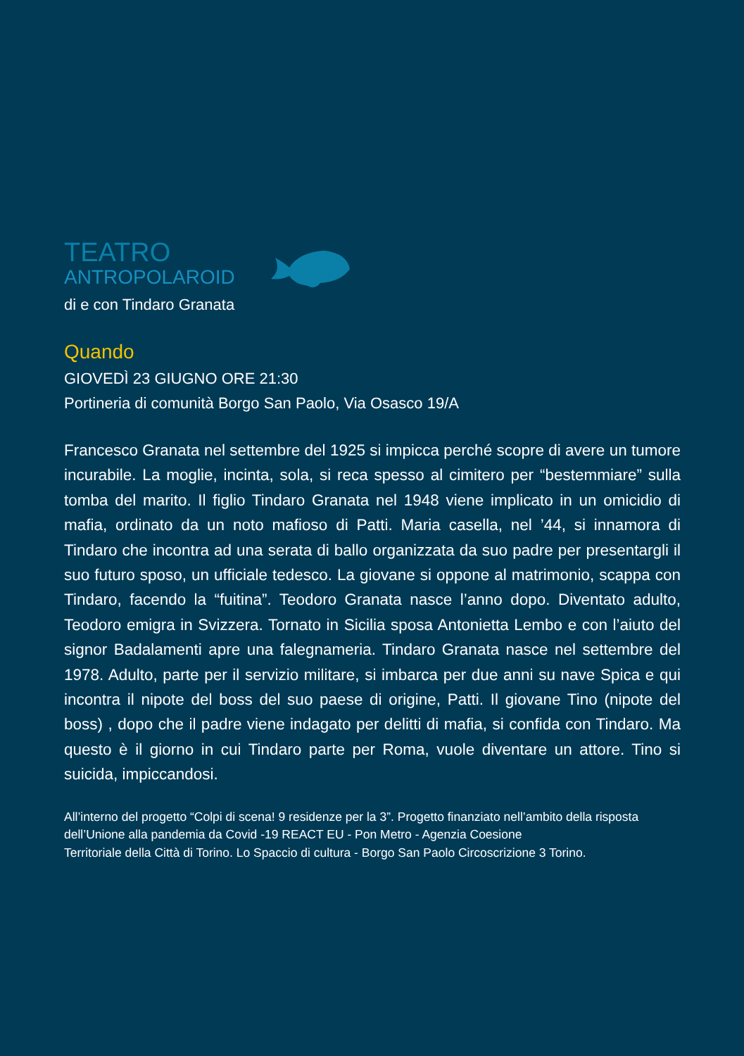TEATRO
ANTROPOLAROID
di e con Tindaro Granata
Quando
GIOVEDÌ 23 GIUGNO ORE 21:30
Portineria di comunità Borgo San Paolo, Via Osasco 19/A
Francesco Granata nel settembre del 1925 si impicca perché scopre di avere un tumore incurabile. La moglie, incinta, sola, si reca spesso al cimitero per “bestemmiare” sulla tomba del marito. Il figlio Tindaro Granata nel 1948 viene implicato in un omicidio di mafia, ordinato da un noto mafioso di Patti. Maria casella, nel ’44, si innamora di Tindaro che incontra ad una serata di ballo organizzata da suo padre per presentargli il suo futuro sposo, un ufficiale tedesco. La giovane si oppone al matrimonio, scappa con Tindaro, facendo la “fuitina”. Teodoro Granata nasce l’anno dopo. Diventato adulto, Teodoro emigra in Svizzera. Tornato in Sicilia sposa Antonietta Lembo e con l’aiuto del signor Badalamenti apre una falegnameria. Tindaro Granata nasce nel settembre del 1978. Adulto, parte per il servizio militare, si imbarca per due anni su nave Spica e qui incontra il nipote del boss del suo paese di origine, Patti. Il giovane Tino (nipote del boss) , dopo che il padre viene indagato per delitti di mafia, si confida con Tindaro. Ma questo è il giorno in cui Tindaro parte per Roma, vuole diventare un attore. Tino si suicida, impiccandosi.
All’interno del progetto “Colpi di scena! 9 residenze per la 3”. Progetto finanziato nell’ambito della risposta dell’Unione alla pandemia da Covid -19 REACT EU - Pon Metro - Agenzia Coesione
Territoriale della Città di Torino. Lo Spaccio di cultura - Borgo San Paolo Circoscrizione 3 Torino.